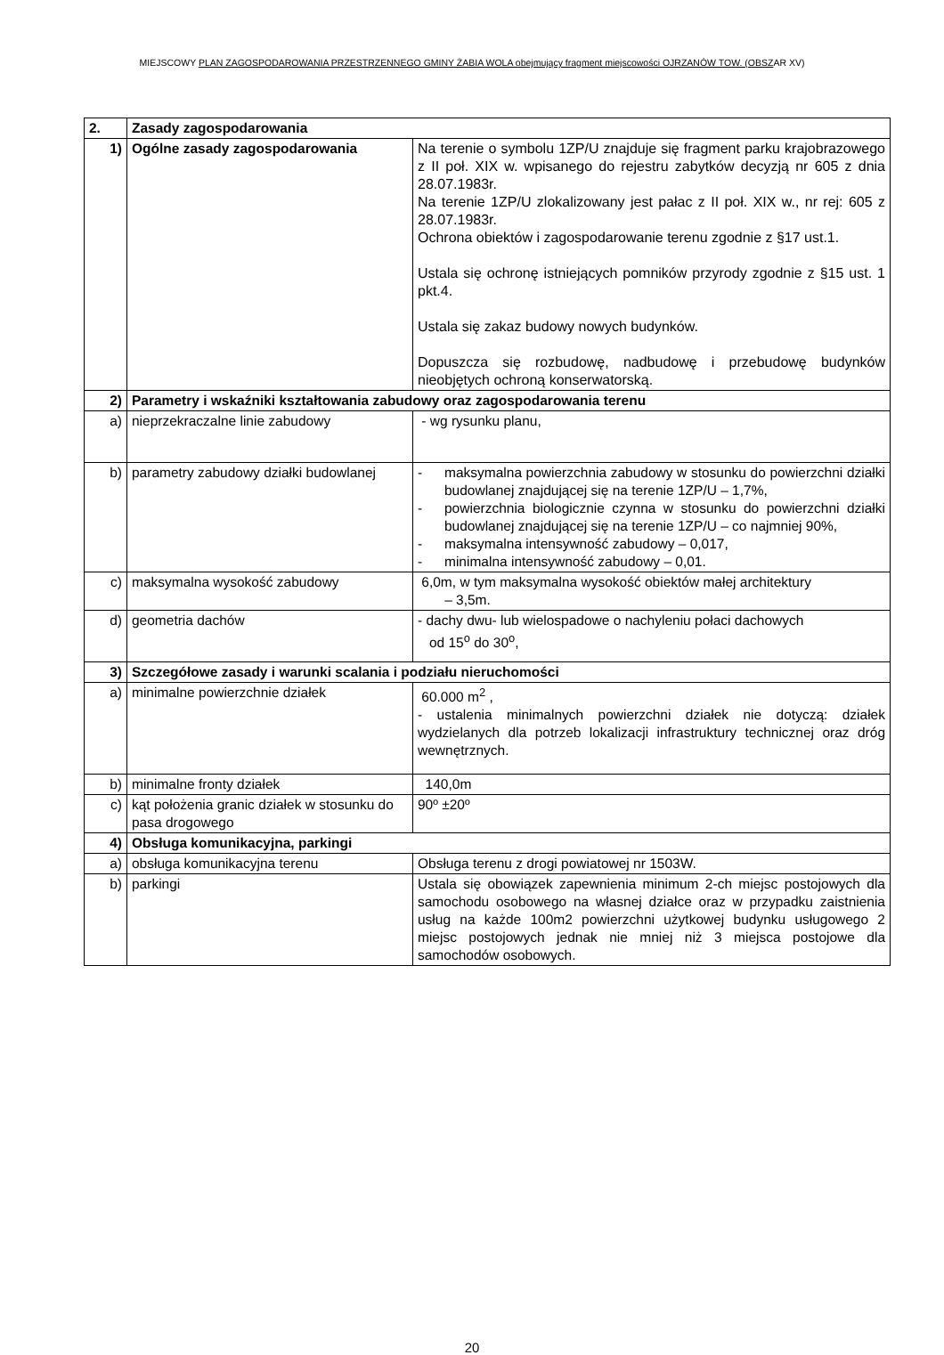MIEJSCOWY PLAN ZAGOSPODAROWANIA PRZESTRZENNEGO GMINY ŻABIA WOLA obejmujący fragment miejscowości OJRZANÓW TOW. (OBSZAR XV)
| 2. | Zasady zagospodarowania | |
| 1) | Ogólne zasady zagospodarowania | Na terenie o symbolu 1ZP/U znajduje się fragment parku krajobrazowego z II poł. XIX w. wpisanego do rejestru zabytków decyzją nr 605 z dnia 28.07.1983r. Na terenie 1ZP/U zlokalizowany jest pałac z II poł. XIX w., nr rej: 605 z 28.07.1983r. Ochrona obiektów i zagospodarowanie terenu zgodnie z §17 ust.1. Ustala się ochronę istniejących pomników przyrody zgodnie z §15 ust. 1 pkt.4. Ustala się zakaz budowy nowych budynków. Dopuszcza się rozbudowę, nadbudowę i przebudowę budynków nieobjętych ochroną konserwatorską. |
| 2) | Parametry i wskaźniki kształtowania zabudowy oraz zagospodarowania terenu | |
| a) | nieprzekraczalne linie zabudowy | - wg rysunku planu, |
| b) | parametry zabudowy działki budowlanej | - maksymalna powierzchnia zabudowy w stosunku do powierzchni działki budowlanej znajdującej się na terenie 1ZP/U – 1,7%, - powierzchnia biologicznie czynna w stosunku do powierzchni działki budowlanej znajdującej się na terenie 1ZP/U – co najmniej 90%, - maksymalna intensywność zabudowy – 0,017, - minimalna intensywność zabudowy – 0,01. |
| c) | maksymalna wysokość zabudowy | 6,0m, w tym maksymalna wysokość obiektów małej architektury – 3,5m. |
| d) | geometria dachów | - dachy dwu- lub wielospadowe o nachyleniu połaci dachowych od 15<sup>o</sup> do 30<sup>o</sup>, |
| 3) | Szczegółowe zasady i warunki scalania i podziału nieruchomości | |
| a) | minimalne powierzchnie działek | 60.000 m<sup>2</sup> , - ustalenia minimalnych powierzchni działek nie dotyczą: działek wydzielanych dla potrzeb lokalizacji infrastruktury technicznej oraz dróg wewnętrznych. |
| b) | minimalne fronty działek | 140,0m |
| c) | kąt położenia granic działek w stosunku do pasa drogowego | 90º ±20º |
| 4) | Obsługa komunikacyjna, parkingi | |
| a) | obsługa komunikacyjna terenu | Obsługa terenu z drogi powiatowej nr 1503W. |
| b) | parkingi | Ustala się obowiązek zapewnienia minimum 2-ch miejsc postojowych dla samochodu osobowego na własnej działce oraz w przypadku zaistnienia usług na każde 100m2 powierzchni użytkowej budynku usługowego 2 miejsc postojowych jednak nie mniej niż 3 miejsca postojowe dla samochodów osobowych. |
20